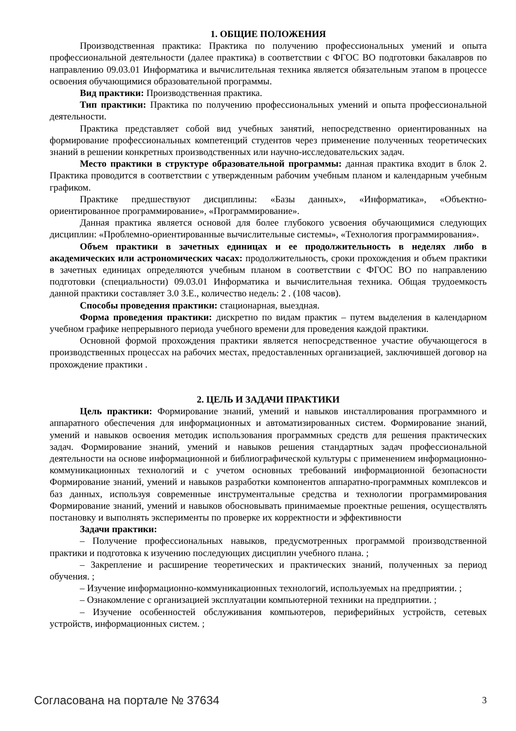1. ОБЩИЕ ПОЛОЖЕНИЯ
Производственная практика: Практика по получению профессиональных умений и опыта профессиональной деятельности (далее практика) в соответствии с ФГОС ВО подготовки бакалавров по направлению 09.03.01 Информатика и вычислительная техника является обязательным этапом в процессе освоения обучающимися образовательной программы.
Вид практики: Производственная практика.
Тип практики: Практика по получению профессиональных умений и опыта профессиональной деятельности.
Практика представляет собой вид учебных занятий, непосредственно ориентированных на формирование профессиональных компетенций студентов через применение полученных теоретических знаний в решении конкретных производственных или научно-исследовательских задач.
Место практики в структуре образовательной программы: данная практика входит в блок 2. Практика проводится в соответствии с утвержденным рабочим учебным планом и календарным учебным графиком.
Практике предшествуют дисциплины: «Базы данных», «Информатика», «Объектно-ориентированное программирование», «Программирование».
Данная практика является основой для более глубокого усвоения обучающимися следующих дисциплин: «Проблемно-ориентированные вычислительные системы», «Технология программирования».
Объем практики в зачетных единицах и ее продолжительность в неделях либо в академических или астрономических часах: продолжительность, сроки прохождения и объем практики в зачетных единицах определяются учебным планом в соответствии с ФГОС ВО по направлению подготовки (специальности) 09.03.01 Информатика и вычислительная техника. Общая трудоемкость данной практики составляет 3.0 З.Е., количество недель: 2 . (108 часов).
Способы проведения практики: стационарная, выездная.
Форма проведения практики: дискретно по видам практик – путем выделения в календарном учебном графике непрерывного периода учебного времени для проведения каждой практики.
Основной формой прохождения практики является непосредственное участие обучающегося в производственных процессах на рабочих местах, предоставленных организацией, заключившей договор на прохождение практики .
2. ЦЕЛЬ И ЗАДАЧИ ПРАКТИКИ
Цель практики: Формирование знаний, умений и навыков инсталлирования программного и аппаратного обеспечения для информационных и автоматизированных систем. Формирование знаний, умений и навыков освоения методик использования программных средств для решения практических задач. Формирование знаний, умений и навыков решения стандартных задач профессиональной деятельности на основе информационной и библиографической культуры с применением информационно-коммуникационных технологий и с учетом основных требований информационной безопасности Формирование знаний, умений и навыков разработки компонентов аппаратно-программных комплексов и баз данных, используя современные инструментальные средства и технологии программирования Формирование знаний, умений и навыков обосновывать принимаемые проектные решения, осуществлять постановку и выполнять эксперименты по проверке их корректности и эффективности
Задачи практики:
– Получение профессиональных навыков, предусмотренных программой производственной практики и подготовка к изучению последующих дисциплин учебного плана. ;
– Закрепление и расширение теоретических и практических знаний, полученных за период обучения. ;
– Изучение информационно-коммуникационных технологий, используемых на предприятии. ;
– Ознакомление с организацией эксплуатации компьютерной техники на предприятии. ;
– Изучение особенностей обслуживания компьютеров, периферийных устройств, сетевых устройств, информационных систем. ;
Согласована на портале № 37634 3